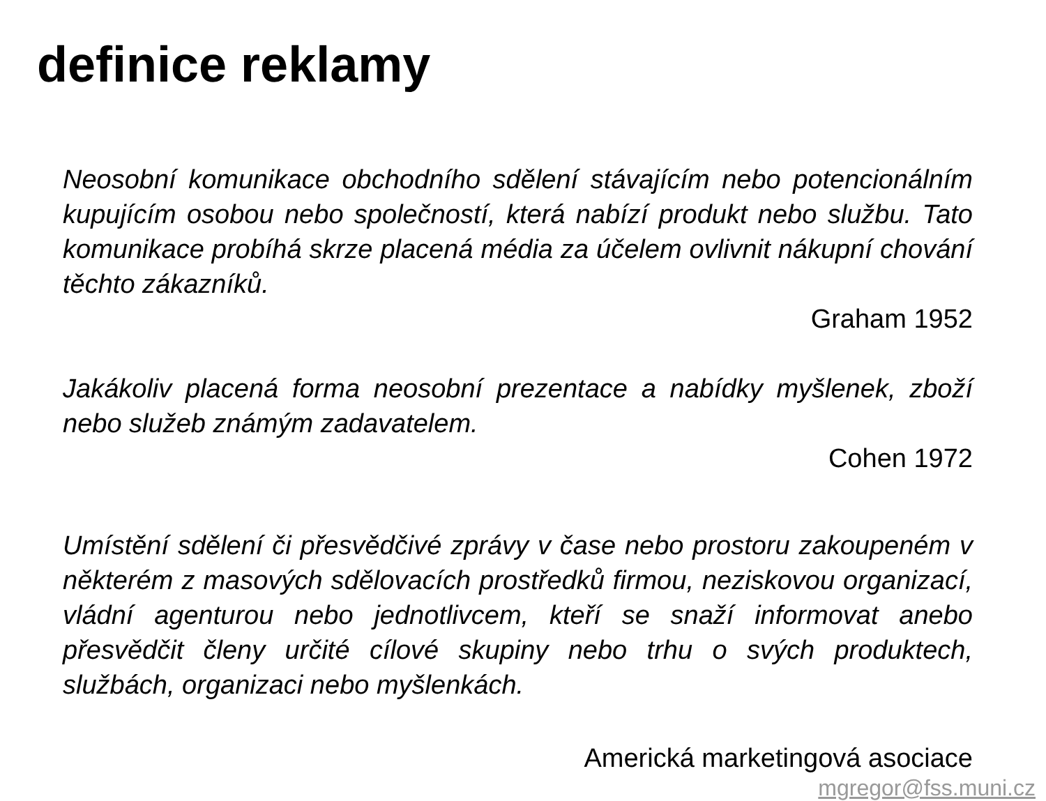definice reklamy
Neosobní komunikace obchodního sdělení stávajícím nebo potencionálním kupujícím osobou nebo společností, která nabízí produkt nebo službu. Tato komunikace probíhá skrze placená média za účelem ovlivnit nákupní chování těchto zákazníků.
Graham 1952
Jakákoliv placená forma neosobní prezentace a nabídky myšlenek, zboží nebo služeb známým zadavatelem.
Cohen 1972
Umístění sdělení či přesvědčivé zprávy v čase nebo prostoru zakoupeném v některém z masových sdělovacích prostředků firmou, neziskovou organizací, vládní agenturou nebo jednotlivcem, kteří se snaží informovat anebo přesvědčit členy určité cílové skupiny nebo trhu o svých produktech, službách, organizaci nebo myšlenkách.
Americká marketingová asociace
mgregor@fss.muni.cz